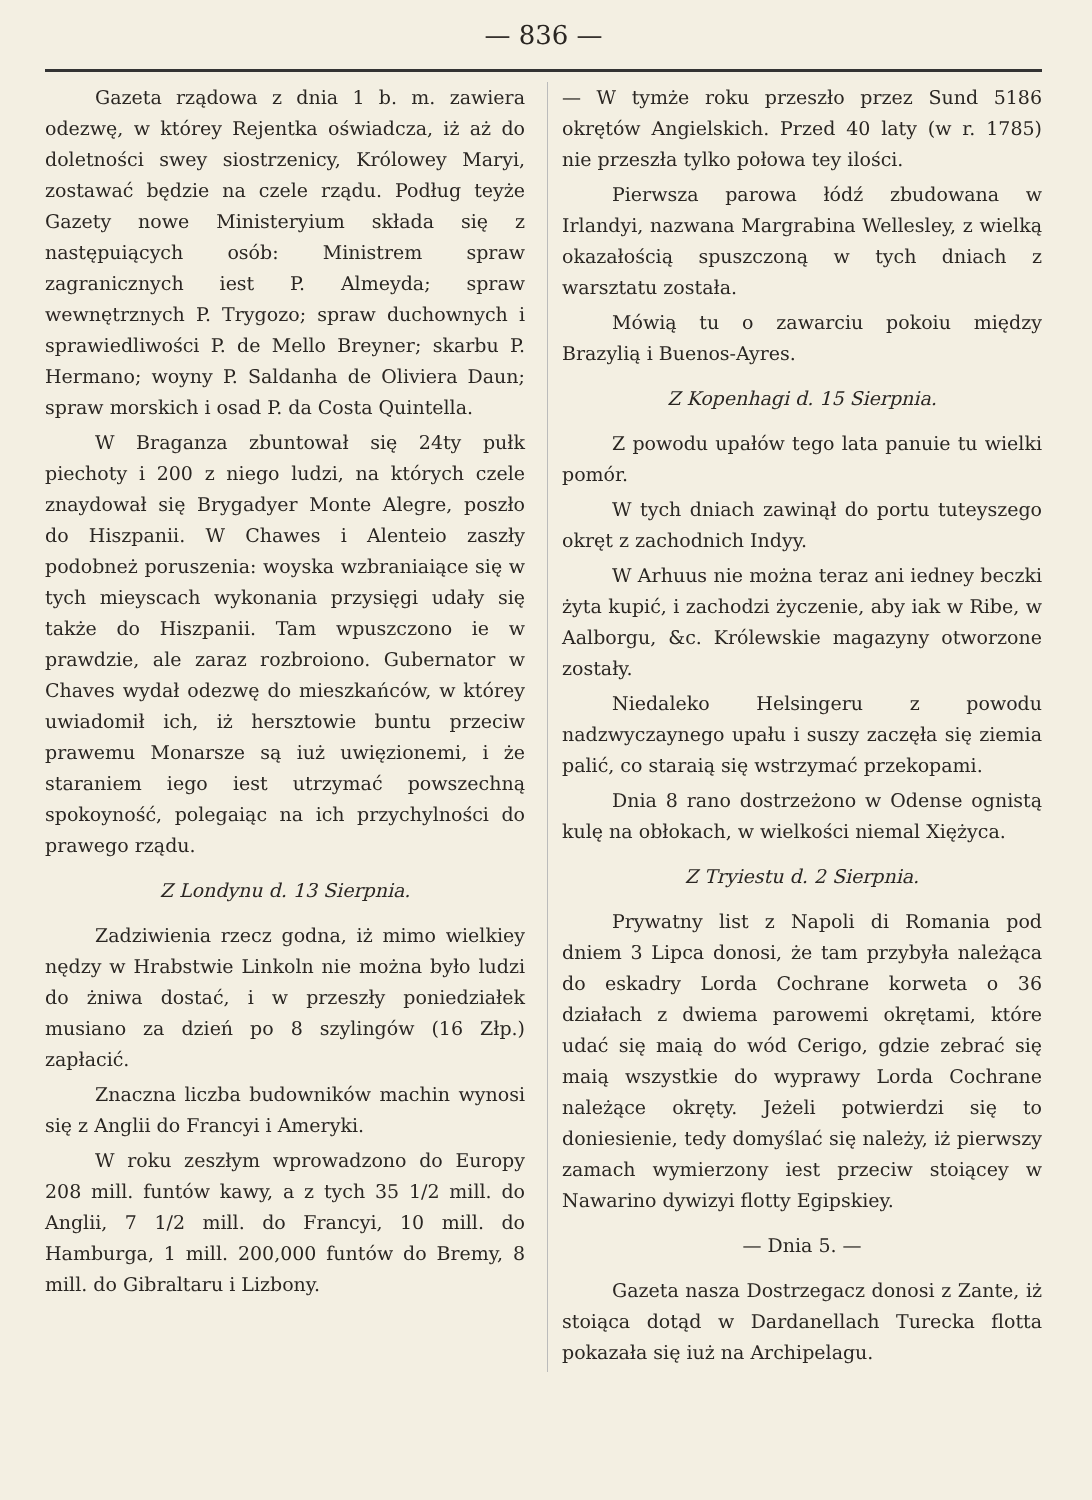— 836 —
Gazeta rządowa z dnia 1 b. m. zawiera odezwę, w którey Rejentka oświadcza, iż aż do doletności swey siostrzenicy, Królowey Maryi, zostawać będzie na czele rządu. Podług teyże Gazety nowe Ministeryium składa się z następuiących osób: Ministrem spraw zagranicznych iest P. Almeyda; spraw wewnętrznych P. Trygozo; spraw duchownych i sprawiedliwości P. de Mello Breyner; skarbu P. Hermano; woyny P. Saldanha de Oliviera Daun; spraw morskich i osad P. da Costa Quintella.
W Braganza zbuntował się 24ty pułk piechoty i 200 z niego ludzi, na których czele znaydował się Brygadyer Monte Alegre, poszło do Hiszpanii. W Chawes i Alenteio zaszły podobneż poruszenia: woyska wzbraniaiące się w tych mieyscach wykonania przysięgi udały się także do Hiszpanii. Tam wpuszczono ie w prawdzie, ale zaraz rozbroiono. Gubernator w Chaves wydał odezwę do mieszkańców, w którey uwiadomił ich, iż hersztowie buntu przeciw prawemu Monarsze są iuż uwięzionemi, i że staraniem iego iest utrzymać powszechną spokoyność, polegaiąc na ich przychylności do prawego rządu.
Z Londynu d. 13 Sierpnia.
Zadziwienia rzecz godna, iż mimo wielkiey nędzy w Hrabstwie Linkoln nie można było ludzi do żniwa dostać, i w przeszły poniedziałek musiano za dzień po 8 szylingów (16 Złp.) zapłacić.
Znaczna liczba budowników machin wynosi się z Anglii do Francyi i Ameryki.
W roku zeszłym wprowadzono do Europy 208 mill. funtów kawy, a z tych 35 1/2 mill. do Anglii, 7 1/2 mill. do Francyi, 10 mill. do Hamburga, 1 mill. 200,000 funtów do Bremy, 8 mill. do Gibraltaru i Lizbony.
— W tymże roku przeszło przez Sund 5186 okrętów Angielskich. Przed 40 laty (w r. 1785) nie przeszła tylko połowa tey ilości.
Pierwsza parowa łódź zbudowana w Irlandyi, nazwana Margrabina Wellesley, z wielką okazałością spuszczoną w tych dniach z warsztatu została.
Mówią tu o zawarciu pokoiu między Brazylią i Buenos-Ayres.
Z Kopenhagi d. 15 Sierpnia.
Z powodu upałów tego lata panuie tu wielki pomór.
W tych dniach zawinął do portu tuteyszego okręt z zachodnich Indyy.
W Arhuus nie można teraz ani iedney beczki żyta kupić, i zachodzi życzenie, aby iak w Ribe, w Aalborgu, &c. Królewskie magazyny otworzone zostały.
Niedaleko Helsingeru z powodu nadzwyczaynego upału i suszy zaczęła się ziemia palić, co staraią się wstrzymać przekopami.
Dnia 8 rano dostrzeżono w Odense ognistą kulę na obłokach, w wielkości niemal Xiężyca.
Z Tryiestu d. 2 Sierpnia.
Prywatny list z Napoli di Romania pod dniem 3 Lipca donosi, że tam przybyła należąca do eskadry Lorda Cochrane korweta o 36 działach z dwiema parowemi okrętami, które udać się maią do wód Cerigo, gdzie zebrać się maią wszystkie do wyprawy Lorda Cochrane należące okręty. Jeżeli potwierdzi się to doniesienie, tedy domyślać się należy, iż pierwszy zamach wymierzony iest przeciw stoiącey w Nawarino dywizyi flotty Egipskiey.
— Dnia 5. —
Gazeta nasza Dostrzegacz donosi z Zante, iż stoiąca dotąd w Dardanellach Turecka flotta pokazała się iuż na Archipelagu.